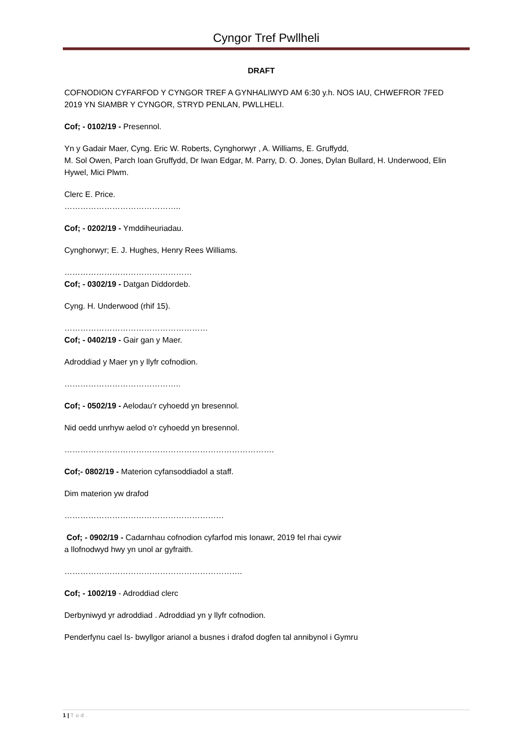Cyngor Tref Pwllheli
DRAFT
COFNODION CYFARFOD Y CYNGOR TREF A GYNHALIWYD AM 6:30 y.h. NOS IAU, CHWEFROR 7FED 2019 YN SIAMBR Y CYNGOR, STRYD PENLAN, PWLLHELI.
Cof; - 0102/19 - Presennol.
Yn y Gadair Maer, Cyng. Eric W. Roberts, Cynghorwyr , A. Williams, E. Gruffydd,
M. Sol Owen, Parch Ioan Gruffydd, Dr Iwan Edgar, M. Parry, D. O. Jones, Dylan Bullard, H. Underwood, Elin Hywel, Mici Plwm.
Clerc E. Price.
……………………………………..
Cof; - 0202/19 - Ymddiheuriadau.
Cynghorwyr; E. J. Hughes, Henry Rees Williams.
…………………………………………
Cof; - 0302/19 - Datgan Diddordeb.
Cyng. H. Underwood (rhif 15).
………………………………………………
Cof; - 0402/19 - Gair gan y Maer.
Adroddiad y Maer yn y llyfr cofnodion.
……………………………………..
Cof; - 0502/19 - Aelodau’r cyhoedd yn bresennol.
Nid oedd unrhyw aelod o'r cyhoedd yn bresennol.
…………………………………………………………………….
Cof;- 0802/19 - Materion cyfansoddiadol a staff.
Dim materion yw drafod
……………………………………………………
Cof; - 0902/19 - Cadarnhau cofnodion cyfarfod mis Ionawr, 2019 fel rhai cywir
a llofnodwyd hwy yn unol ar gyfraith.
………………………………………………………….
Cof; - 1002/19 - Adroddiad clerc
Derbyniwyd yr adroddiad . Adroddiad yn y llyfr cofnodion.
Penderfynu cael Is- bwyllgor arianol a busnes i drafod dogfen tal annibynol i Gymru
1 | Tud.